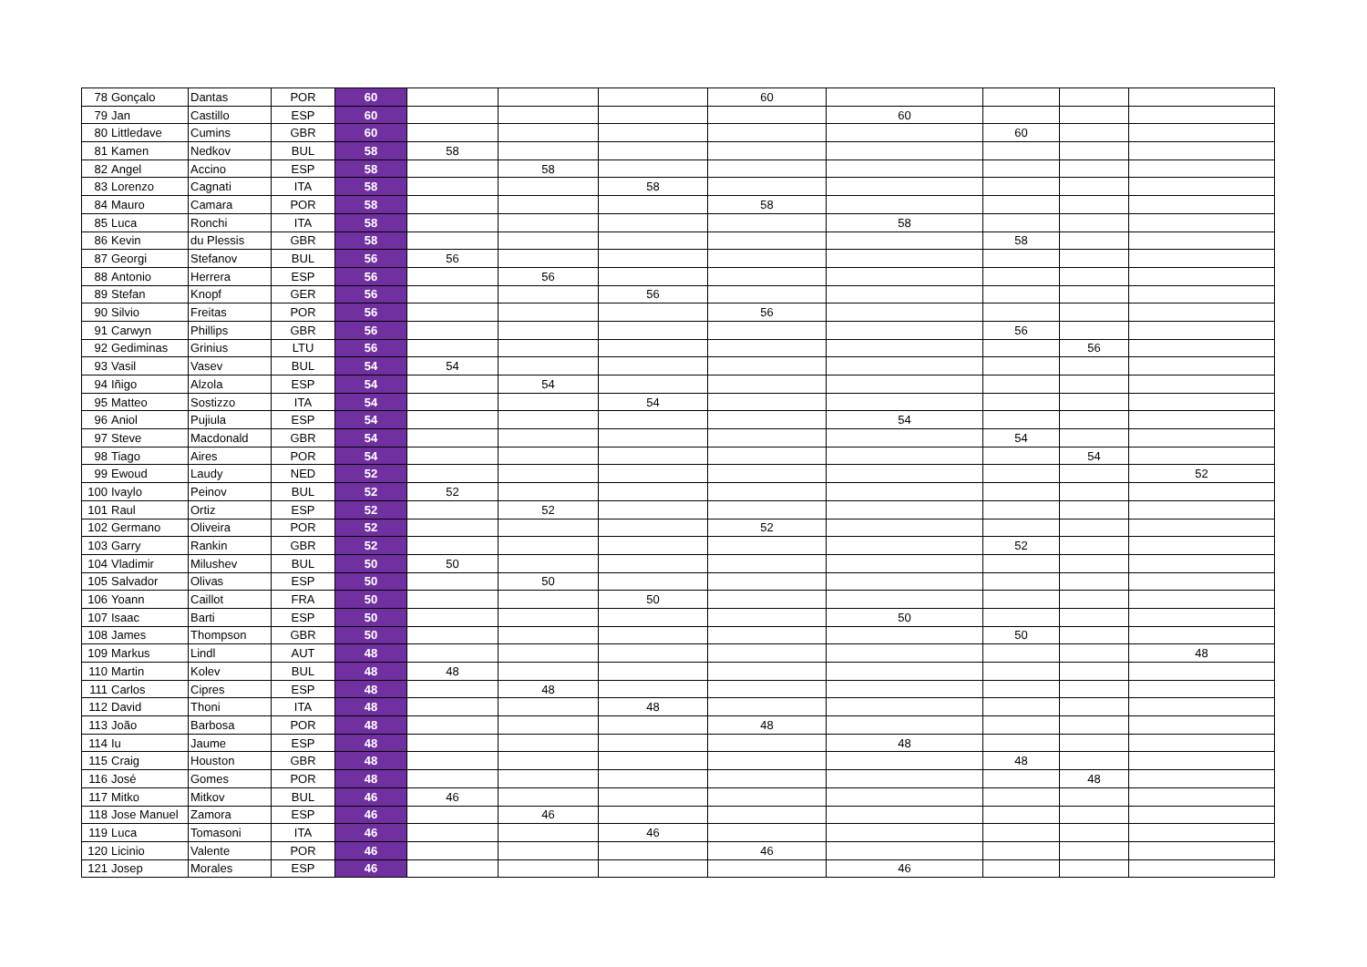| 78 | Gonçalo | Dantas | POR | 60 | | | | 60 | | | | |
| 79 | Jan | Castillo | ESP | 60 | | | | | 60 | | | |
| 80 | Littledave | Cumins | GBR | 60 | | | | | | 60 | | |
| 81 | Kamen | Nedkov | BUL | 58 | 58 | | | | | | | |
| 82 | Angel | Accino | ESP | 58 | | 58 | | | | | | |
| 83 | Lorenzo | Cagnati | ITA | 58 | | | 58 | | | | | |
| 84 | Mauro | Camara | POR | 58 | | | | 58 | | | | |
| 85 | Luca | Ronchi | ITA | 58 | | | | | 58 | | | |
| 86 | Kevin | du Plessis | GBR | 58 | | | | | | 58 | | |
| 87 | Georgi | Stefanov | BUL | 56 | 56 | | | | | | | |
| 88 | Antonio | Herrera | ESP | 56 | | 56 | | | | | | |
| 89 | Stefan | Knopf | GER | 56 | | | 56 | | | | | |
| 90 | Silvio | Freitas | POR | 56 | | | | 56 | | | | |
| 91 | Carwyn | Phillips | GBR | 56 | | | | | | 56 | | |
| 92 | Gediminas | Grinius | LTU | 56 | | | | | | | 56 | |
| 93 | Vasil | Vasev | BUL | 54 | 54 | | | | | | | |
| 94 | Iñigo | Alzola | ESP | 54 | | 54 | | | | | | |
| 95 | Matteo | Sostizzo | ITA | 54 | | | 54 | | | | | |
| 96 | Aniol | Pujiula | ESP | 54 | | | | | 54 | | | |
| 97 | Steve | Macdonald | GBR | 54 | | | | | | 54 | | |
| 98 | Tiago | Aires | POR | 54 | | | | | | | 54 | |
| 99 | Ewoud | Laudy | NED | 52 | | | | | | | | 52 |
| 100 | Ivaylo | Peinov | BUL | 52 | 52 | | | | | | | |
| 101 | Raul | Ortiz | ESP | 52 | | 52 | | | | | | |
| 102 | Germano | Oliveira | POR | 52 | | | | 52 | | | | |
| 103 | Garry | Rankin | GBR | 52 | | | | | | 52 | | |
| 104 | Vladimir | Milushev | BUL | 50 | 50 | | | | | | | |
| 105 | Salvador | Olivas | ESP | 50 | | 50 | | | | | | |
| 106 | Yoann | Caillot | FRA | 50 | | | 50 | | | | | |
| 107 | Isaac | Barti | ESP | 50 | | | | | 50 | | | |
| 108 | James | Thompson | GBR | 50 | | | | | | 50 | | |
| 109 | Markus | Lindl | AUT | 48 | | | | | | | | 48 |
| 110 | Martin | Kolev | BUL | 48 | 48 | | | | | | | |
| 111 | Carlos | Cipres | ESP | 48 | | 48 | | | | | | |
| 112 | David | Thoni | ITA | 48 | | | 48 | | | | | |
| 113 | João | Barbosa | POR | 48 | | | | 48 | | | | |
| 114 | Iu | Jaume | ESP | 48 | | | | | 48 | | | |
| 115 | Craig | Houston | GBR | 48 | | | | | | 48 | | |
| 116 | José | Gomes | POR | 48 | | | | | | | 48 | |
| 117 | Mitko | Mitkov | BUL | 46 | 46 | | | | | | | |
| 118 | Jose Manuel | Zamora | ESP | 46 | | 46 | | | | | | |
| 119 | Luca | Tomasoni | ITA | 46 | | | 46 | | | | | |
| 120 | Licinio | Valente | POR | 46 | | | | 46 | | | | |
| 121 | Josep | Morales | ESP | 46 | | | | | 46 | | | |